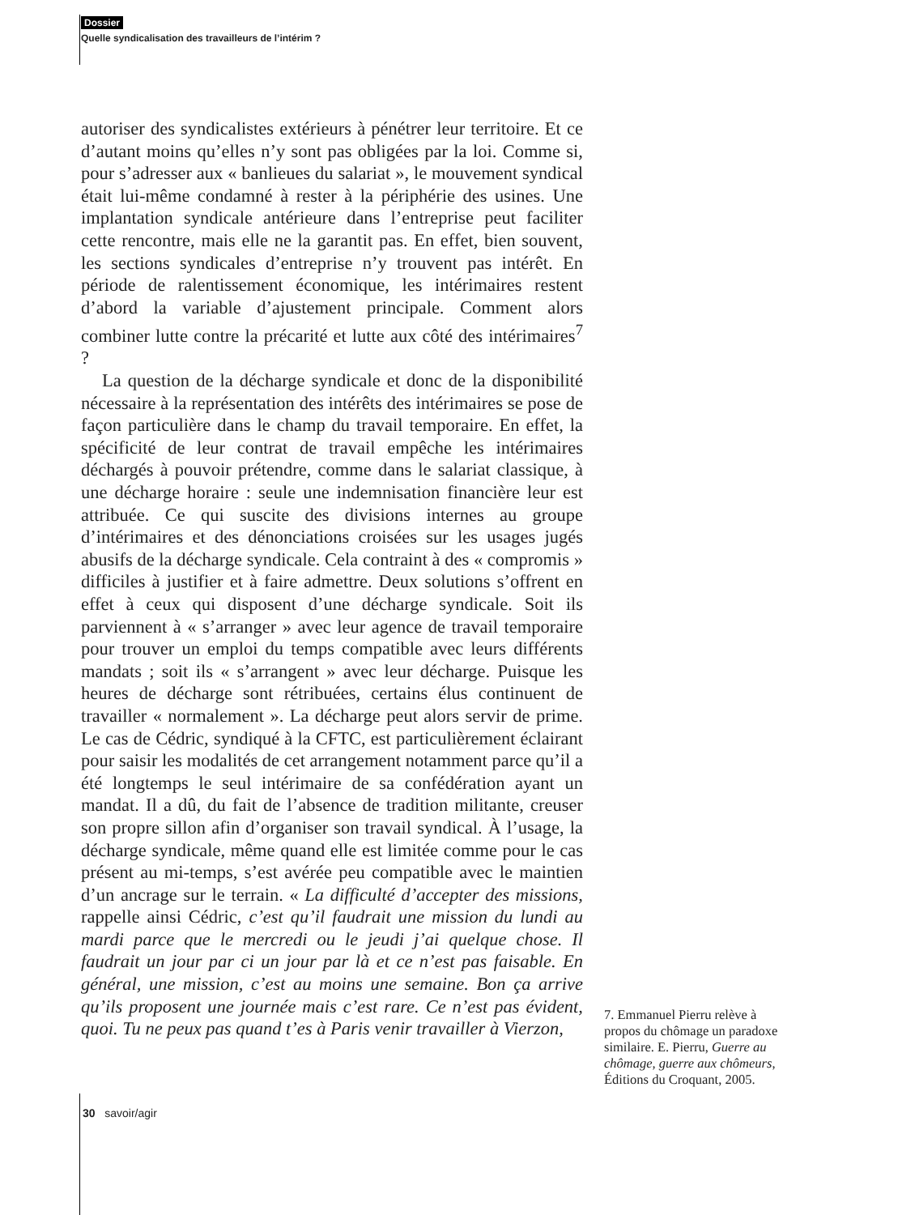Dossier
Quelle syndicalisation des travailleurs de l’intérim ?
autoriser des syndicalistes extérieurs à pénétrer leur territoire. Et ce d’autant moins qu’elles n’y sont pas obligées par la loi. Comme si, pour s’adresser aux « banlieues du salariat », le mouvement syndical était lui-même condamné à rester à la périphérie des usines. Une implantation syndicale antérieure dans l’entreprise peut faciliter cette rencontre, mais elle ne la garantit pas. En effet, bien souvent, les sections syndicales d’entreprise n’y trouvent pas intérêt. En période de ralentissement économique, les intérimaires restent d’abord la variable d’ajustement principale. Comment alors combiner lutte contre la précarité et lutte aux côté des intérimaires<sup>7</sup> ?
La question de la décharge syndicale et donc de la disponibilité nécessaire à la représentation des intérêts des intérimaires se pose de façon particulière dans le champ du travail temporaire. En effet, la spécificité de leur contrat de travail empêche les intérimaires déchargés à pouvoir prétendre, comme dans le salariat classique, à une décharge horaire : seule une indemnisation financière leur est attribuée. Ce qui suscite des divisions internes au groupe d’intérimaires et des dénonciations croisées sur les usages jugés abusifs de la décharge syndicale. Cela contraint à des « compromis » difficiles à justifier et à faire admettre. Deux solutions s’offrent en effet à ceux qui disposent d’une décharge syndicale. Soit ils parviennent à « s’arranger » avec leur agence de travail temporaire pour trouver un emploi du temps compatible avec leurs différents mandats ; soit ils « s’arrangent » avec leur décharge. Puisque les heures de décharge sont rétribuées, certains élus continuent de travailler « normalement ». La décharge peut alors servir de prime. Le cas de Cédric, syndiqué à la CFTC, est particulièrement éclairant pour saisir les modalités de cet arrangement notamment parce qu’il a été longtemps le seul intérimaire de sa confédération ayant un mandat. Il a dû, du fait de l’absence de tradition militante, creuser son propre sillon afin d’organiser son travail syndical. À l’usage, la décharge syndicale, même quand elle est limitée comme pour le cas présent au mi-temps, s’est avérée peu compatible avec le maintien d’un ancrage sur le terrain. « La difficulté d’accepter des missions, rappelle ainsi Cédric, c’est qu’il faudrait une mission du lundi au mardi parce que le mercredi ou le jeudi j’ai quelque chose. Il faudrait un jour par ci un jour par là et ce n’est pas faisable. En général, une mission, c’est au moins une semaine. Bon ça arrive qu’ils proposent une journée mais c’est rare. Ce n’est pas évident, quoi. Tu ne peux pas quand t’es à Paris venir travailler à Vierzon,
7. Emmanuel Pierru relève à propos du chômage un paradoxe similaire. E. Pierru, Guerre au chômage, guerre aux chômeurs, Éditions du Croquant, 2005.
30 savoir/agir